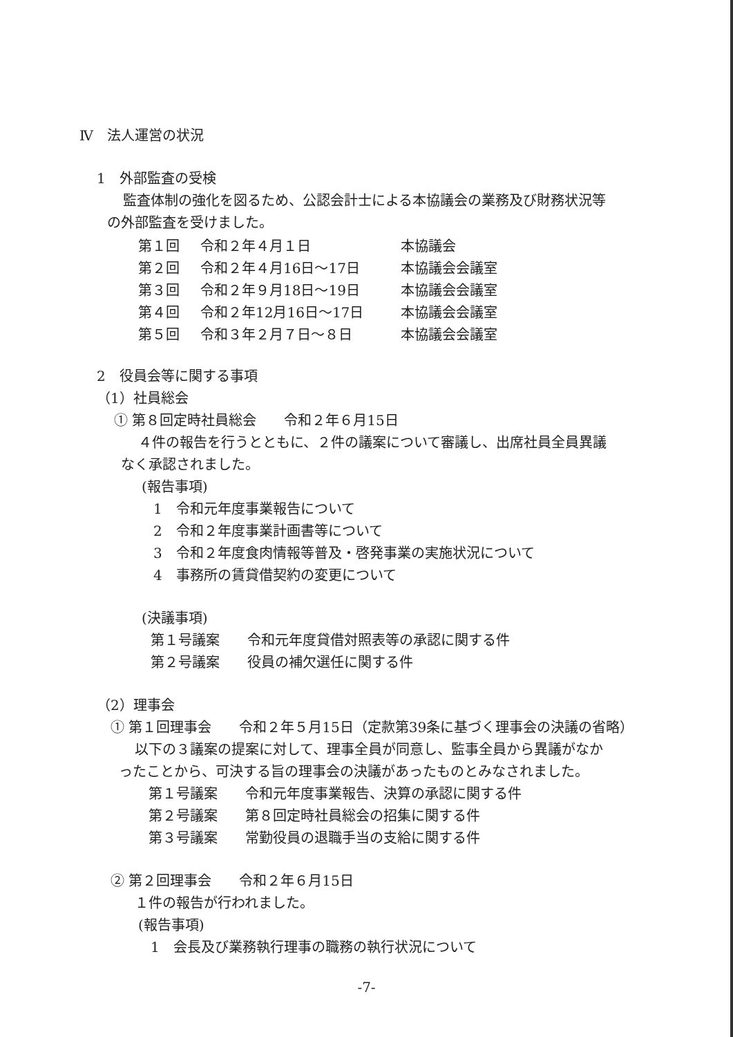Ⅳ　法人運営の状況
1　外部監査の受検
監査体制の強化を図るため、公認会計士による本協議会の業務及び財務状況等
の外部監査を受けました。
| 第１回 | 令和２年４月１日 | 本協議会 |
| 第２回 | 令和２年４月16日～17日 | 本協議会会議室 |
| 第３回 | 令和２年９月18日～19日 | 本協議会会議室 |
| 第４回 | 令和２年12月16日～17日 | 本協議会会議室 |
| 第５回 | 令和３年２月７日～８日 | 本協議会会議室 |
2　役員会等に関する事項
（1）社員総会
① 第８回定時社員総会　　令和２年６月15日
４件の報告を行うとともに、２件の議案について審議し、出席社員全員異議
なく承認されました。
(報告事項)
1　令和元年度事業報告について
2　令和２年度事業計画書等について
3　令和２年度食肉情報等普及・啓発事業の実施状況について
4　事務所の賃貸借契約の変更について
(決議事項)
第１号議案　　令和元年度貸借対照表等の承認に関する件
第２号議案　　役員の補欠選任に関する件
（2）理事会
① 第１回理事会　　令和２年５月15日（定款第39条に基づく理事会の決議の省略）
以下の３議案の提案に対して、理事全員が同意し、監事全員から異議がなか
ったことから、可決する旨の理事会の決議があったものとみなされました。
第１号議案　　令和元年度事業報告、決算の承認に関する件
第２号議案　　第８回定時社員総会の招集に関する件
第３号議案　　常勤役員の退職手当の支給に関する件
② 第２回理事会　　令和２年６月15日
１件の報告が行われました。
(報告事項)
1　会長及び業務執行理事の職務の執行状況について
-7-